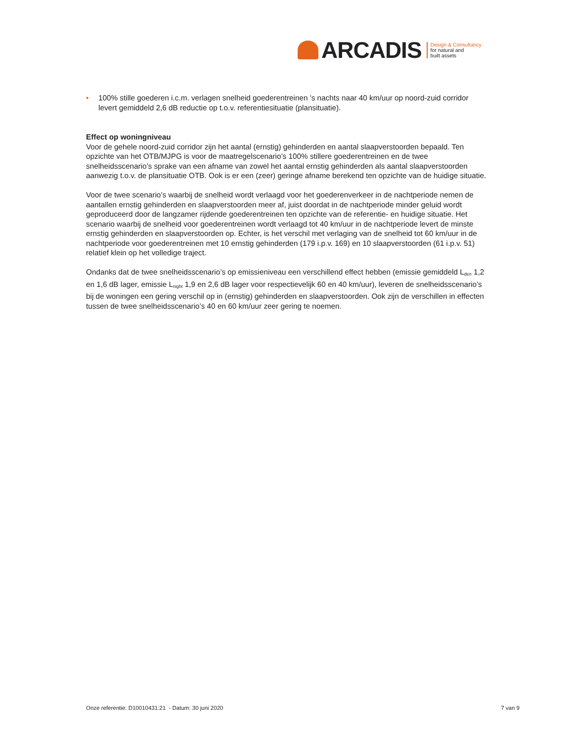ARCADIS
Design & Consultancy
for natural and
built assets
• 100% stille goederen i.c.m. verlagen snelheid goederentreinen 's nachts naar 40 km/uur op noord-zuid corridor levert gemiddeld 2,6 dB reductie op t.o.v. referentiesituatie (plansituatie).
Effect op woningniveau
Voor de gehele noord-zuid corridor zijn het aantal (ernstig) gehinderden en aantal slaapverstoorden bepaald. Ten opzichte van het OTB/MJPG is voor de maatregelscenario’s 100% stillere goederentreinen en de twee snelheidsscenario’s sprake van een afname van zowel het aantal ernstig gehinderden als aantal slaapverstoorden aanwezig t.o.v. de plansituatie OTB. Ook is er een (zeer) geringe afname berekend ten opzichte van de huidige situatie.
Voor de twee scenario’s waarbij de snelheid wordt verlaagd voor het goederenverkeer in de nachtperiode nemen de aantallen ernstig gehinderden en slaapverstoorden meer af, juist doordat in de nachtperiode minder geluid wordt geproduceerd door de langzamer rijdende goederentreinen ten opzichte van de referentie- en huidige situatie. Het scenario waarbij de snelheid voor goederentreinen wordt verlaagd tot 40 km/uur in de nachtperiode levert de minste ernstig gehinderden en slaapverstoorden op. Echter, is het verschil met verlaging van de snelheid tot 60 km/uur in de nachtperiode voor goederentreinen met 10 ernstig gehinderden (179 i.p.v. 169) en 10 slaapverstoorden (61 i.p.v. 51) relatief klein op het volledige traject.
Ondanks dat de twee snelheidsscenario’s op emissieniveau een verschillend effect hebben (emissie gemiddeld L<sub>den</sub> 1,2 en 1,6 dB lager, emissie L<sub>night</sub> 1,9 en 2,6 dB lager voor respectievelijk 60 en 40 km/uur), leveren de snelheidsscenario’s bij de woningen een gering verschil op in (ernstig) gehinderden en slaapverstoorden. Ook zijn de verschillen in effecten tussen de twee snelheidsscenario’s 40 en 60 km/uur zeer gering te noemen.
Onze referentie: D10010431:21 - Datum: 30 juni 2020 7 van 9